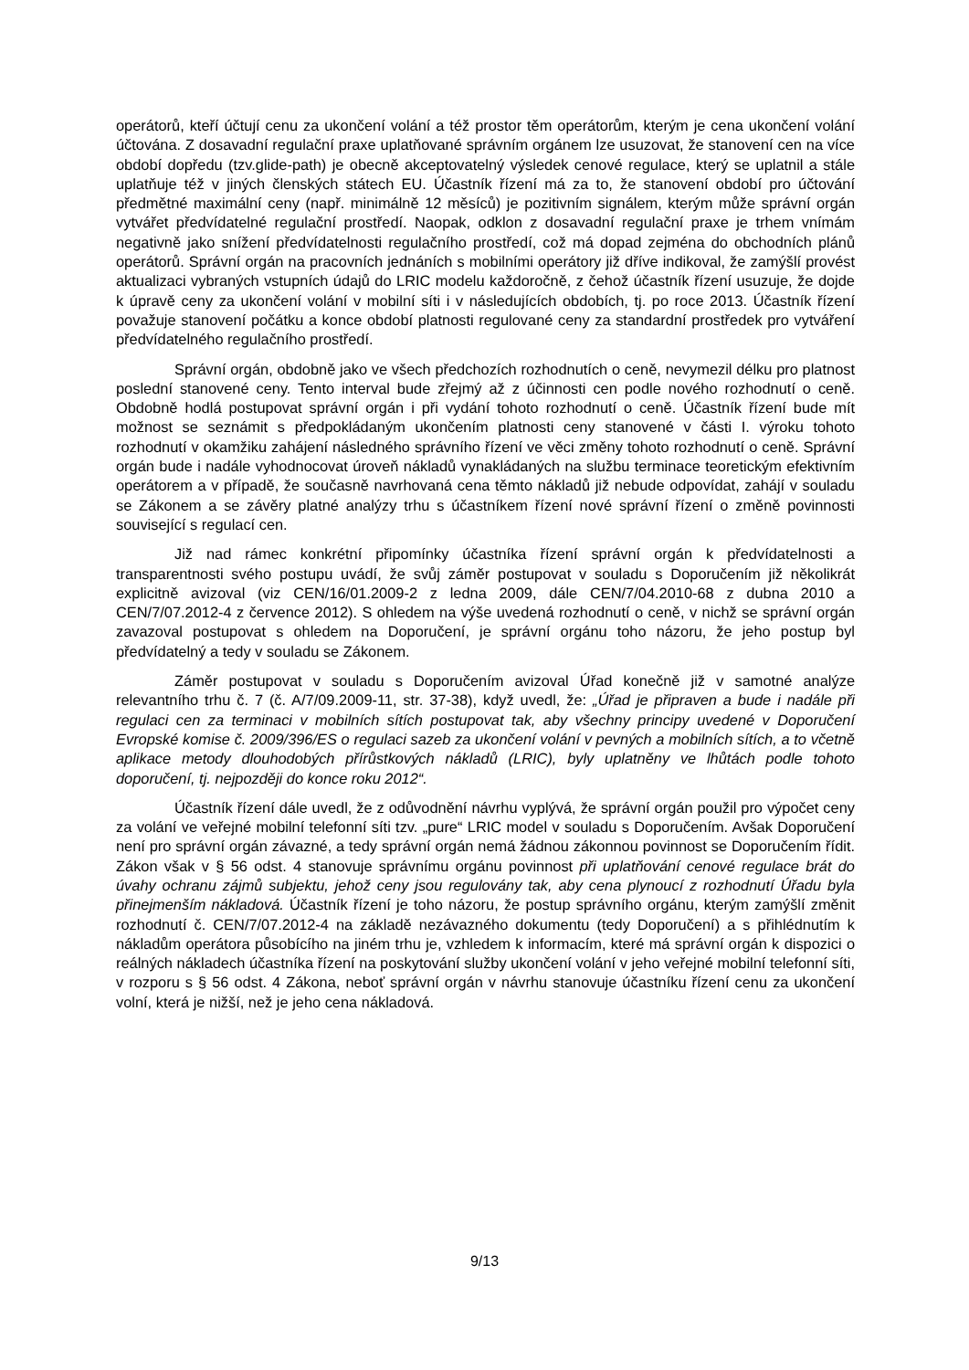operátorů, kteří účtují cenu za ukončení volání a též prostor těm operátorům, kterým je cena ukončení volání účtována. Z dosavadní regulační praxe uplatňované správním orgánem lze usuzovat, že stanovení cen na více období dopředu (tzv.glide-path) je obecně akceptovatelný výsledek cenové regulace, který se uplatnil a stále uplatňuje též v jiných členských státech EU. Účastník řízení má za to, že stanovení období pro účtování předmětné maximální ceny (např. minimálně 12 měsíců) je pozitivním signálem, kterým může správní orgán vytvářet předvídatelné regulační prostředí. Naopak, odklon z dosavadní regulační praxe je trhem vnímám negativně jako snížení předvídatelnosti regulačního prostředí, což má dopad zejména do obchodních plánů operátorů. Správní orgán na pracovních jednáních s mobilními operátory již dříve indikoval, že zamýšlí provést aktualizaci vybraných vstupních údajů do LRIC modelu každoročně, z čehož účastník řízení usuzuje, že dojde k úpravě ceny za ukončení volání v mobilní síti i v následujících obdobích, tj. po roce 2013. Účastník řízení považuje stanovení počátku a konce období platnosti regulované ceny za standardní prostředek pro vytváření předvídatelného regulačního prostředí.
Správní orgán, obdobně jako ve všech předchozích rozhodnutích o ceně, nevymezil délku pro platnost poslední stanovené ceny. Tento interval bude zřejmý až z účinnosti cen podle nového rozhodnutí o ceně. Obdobně hodlá postupovat správní orgán i při vydání tohoto rozhodnutí o ceně. Účastník řízení bude mít možnost se seznámit s předpokládaným ukončením platnosti ceny stanovené v části I. výroku tohoto rozhodnutí v okamžiku zahájení následného správního řízení ve věci změny tohoto rozhodnutí o ceně. Správní orgán bude i nadále vyhodnocovat úroveň nákladů vynakládaných na službu terminace teoretickým efektivním operátorem a v případě, že současně navrhovaná cena těmto nákladů již nebude odpovídat, zahájí v souladu se Zákonem a se závěry platné analýzy trhu s účastníkem řízení nové správní řízení o změně povinnosti související s regulací cen.
Již nad rámec konkrétní připomínky účastníka řízení správní orgán k předvídatelnosti a transparentnosti svého postupu uvádí, že svůj záměr postupovat v souladu s Doporučením již několikrát explicitně avizoval (viz CEN/16/01.2009-2 z ledna 2009, dále CEN/7/04.2010-68 z dubna 2010 a CEN/7/07.2012-4 z července 2012). S ohledem na výše uvedená rozhodnutí o ceně, v nichž se správní orgán zavazoval postupovat s ohledem na Doporučení, je správní orgánu toho názoru, že jeho postup byl předvídatelný a tedy v souladu se Zákonem.
Záměr postupovat v souladu s Doporučením avizoval Úřad konečně již v samotné analýze relevantního trhu č. 7 (č. A/7/09.2009-11, str. 37-38), když uvedl, že: „Úřad je připraven a bude i nadále při regulaci cen za terminaci v mobilních sítích postupovat tak, aby všechny principy uvedené v Doporučení Evropské komise č. 2009/396/ES o regulaci sazeb za ukončení volání v pevných a mobilních sítích, a to včetně aplikace metody dlouhodobých přírůstkových nákladů (LRIC), byly uplatněny ve lhůtách podle tohoto doporučení, tj. nejpozději do konce roku 2012“.
Účastník řízení dále uvedl, že z odůvodnění návrhu vyplývá, že správní orgán použil pro výpočet ceny za volání ve veřejné mobilní telefonní síti tzv. „pure“ LRIC model v souladu s Doporučením. Avšak Doporučení není pro správní orgán závazné, a tedy správní orgán nemá žádnou zákonnou povinnost se Doporučením řídit. Zákon však v § 56 odst. 4 stanovuje správnímu orgánu povinnost při uplatňování cenové regulace brát do úvahy ochranu zájmů subjektu, jehož ceny jsou regulovány tak, aby cena plynoucí z rozhodnutí Úřadu byla přinejmenším nákladová. Účastník řízení je toho názoru, že postup správního orgánu, kterým zamýšlí změnit rozhodnutí č. CEN/7/07.2012-4 na základě nezávazného dokumentu (tedy Doporučení) a s přihlédnutím k nákladům operátora působícího na jiném trhu je, vzhledem k informacím, které má správní orgán k dispozici o reálných nákladech účastníka řízení na poskytování služby ukončení volání v jeho veřejné mobilní telefonní síti, v rozporu s § 56 odst. 4 Zákona, neboť správní orgán v návrhu stanovuje účastníku řízení cenu za ukončení volní, která je nižší, než je jeho cena nákladová.
9/13